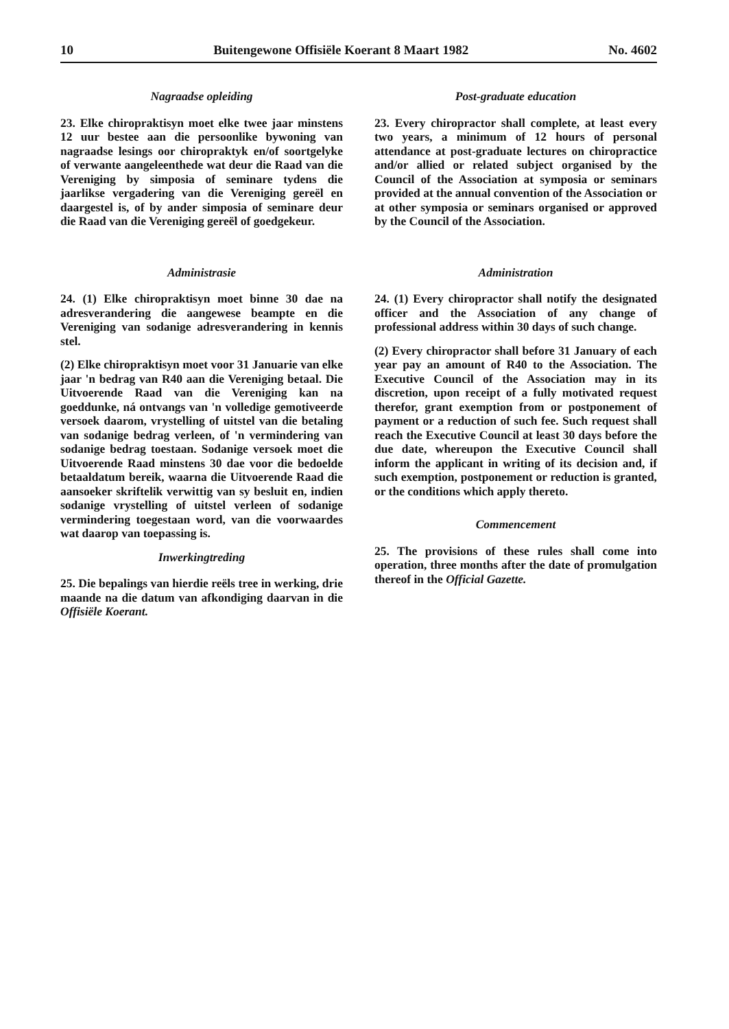10 Buitengewone Offisiële Koerant 8 Maart 1982 No. 4602
Nagraadse opleiding
23. Elke chiropraktisyn moet elke twee jaar minstens 12 uur bestee aan die persoonlike bywoning van nagraadse lesings oor chiropraktyk en/of soortgelyke of verwante aangeleenthede wat deur die Raad van die Vereniging by simposia of seminare tydens die jaarlikse vergadering van die Vereniging gereël en daargestel is, of by ander simposia of seminare deur die Raad van die Vereniging gereël of goedgekeur.
Administrasie
24. (1) Elke chiropraktisyn moet binne 30 dae na adresverandering die aangewese beampte en die Vereniging van sodanige adresverandering in kennis stel.
(2) Elke chiropraktisyn moet voor 31 Januarie van elke jaar 'n bedrag van R40 aan die Vereniging betaal. Die Uitvoerende Raad van die Vereniging kan na goeddunke, ná ontvangs van 'n volledige gemotiveerde versoek daarom, vrystelling of uitstel van die betaling van sodanige bedrag verleen, of 'n vermindering van sodanige bedrag toestaan. Sodanige versoek moet die Uitvoerende Raad minstens 30 dae voor die bedoelde betaaldatum bereik, waarna die Uitvoerende Raad die aansoeker skriftelik verwittig van sy besluit en, indien sodanige vrystelling of uitstel verleen of sodanige vermindering toegestaan word, van die voorwaardes wat daarop van toepassing is.
Inwerkingtreding
25. Die bepalings van hierdie reëls tree in werking, drie maande na die datum van afkondiging daarvan in die Offisiële Koerant.
Post-graduate education
23. Every chiropractor shall complete, at least every two years, a minimum of 12 hours of personal attendance at post-graduate lectures on chiropractice and/or allied or related subject organised by the Council of the Association at symposia or seminars provided at the annual convention of the Association or at other symposia or seminars organised or approved by the Council of the Association.
Administration
24. (1) Every chiropractor shall notify the designated officer and the Association of any change of professional address within 30 days of such change.
(2) Every chiropractor shall before 31 January of each year pay an amount of R40 to the Association. The Executive Council of the Association may in its discretion, upon receipt of a fully motivated request therefor, grant exemption from or postponement of payment or a reduction of such fee. Such request shall reach the Executive Council at least 30 days before the due date, whereupon the Executive Council shall inform the applicant in writing of its decision and, if such exemption, postponement or reduction is granted, or the conditions which apply thereto.
Commencement
25. The provisions of these rules shall come into operation, three months after the date of promulgation thereof in the Official Gazette.